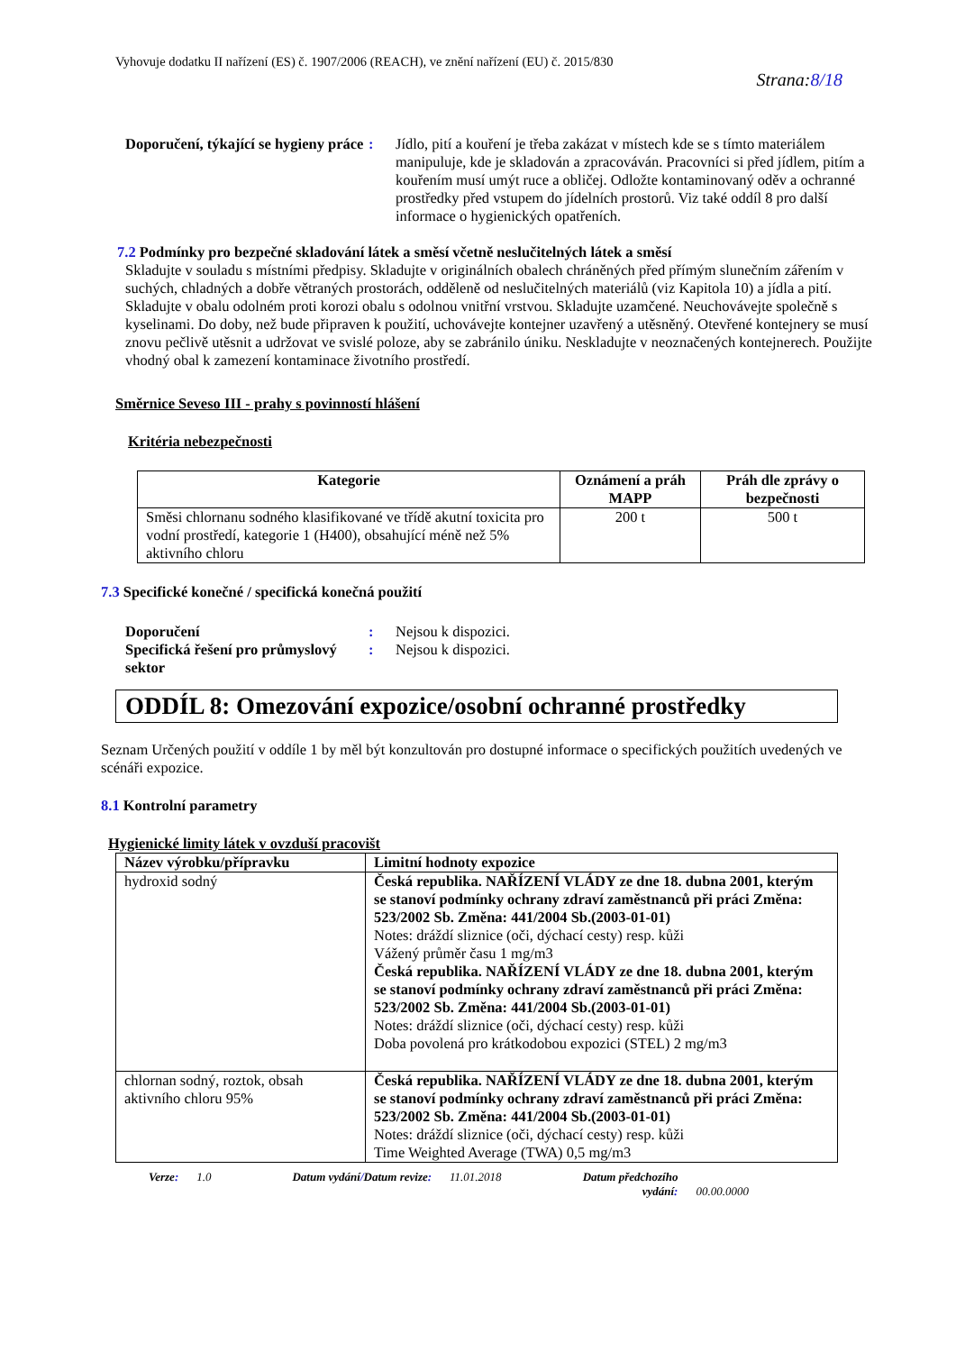Vyhovuje dodatku II nařízení (ES) č. 1907/2006 (REACH), ve znění nařízení (EU) č. 2015/830
Strana:8/18
Doporučení, týkající se hygieny práce
: Jídlo, pití a kouření je třeba zakázat v místech kde se s tímto materiálem manipuluje, kde je skladován a zpracováván. Pracovníci si před jídlem, pitím a kouřením musí umýt ruce a obličej. Odložte kontaminovaný oděv a ochranné prostředky před vstupem do jídelních prostorů. Viz také oddíl 8 pro další informace o hygienických opatřeních.
7.2 Podmínky pro bezpečné skladování látek a směsí včetně neslučitelných látek a směsí
Skladujte v souladu s místními předpisy. Skladujte v originálních obalech chráněných před přímým slunečním zářením v suchých, chladných a dobře větraných prostorách, odděleně od neslučitelných materiálů (viz Kapitola 10) a jídla a pití. Skladujte v obalu odolném proti korozi obalu s odolnou vnitřní vrstvou. Skladujte uzamčené. Neuchovávejte společně s kyselinami. Do doby, než bude připraven k použití, uchovávejte kontejner uzavřený a utěsněný. Otevřené kontejnery se musí znovu pečlivě utěsnit a udržovat ve svislé poloze, aby se zabránilo úniku. Neskladujte v neoznačených kontejnerech. Použijte vhodný obal k zamezení kontaminace životního prostředí.
Směrnice Seveso III - prahy s povinností hlášení
Kritéria nebezpečnosti
| Kategorie | Oznámení a práh MAPP | Práh dle zprávy o bezpečnosti |
| --- | --- | --- |
| Směsi chlornanu sodného klasifikované ve třídě akutní toxicita pro vodní prostředí, kategorie 1 (H400), obsahující méně než 5% aktivního chloru | 200 t | 500 t |
7.3 Specifické konečné / specifická konečná použití
Doporučení : Nejsou k dispozici.
Specifická řešení pro průmyslový sektor
: Nejsou k dispozici.
ODDÍL 8: Omezování expozice/osobní ochranné prostředky
Seznam Určených použití v oddíle 1 by měl být konzultován pro dostupné informace o specifických použitích uvedených ve scénáři expozice.
8.1 Kontrolní parametry
Hygienické limity látek v ovzduší pracovišt
| Název výrobku/přípravku | Limitní hodnoty expozice |
| --- | --- |
| hydroxid sodný | Česká republika. NAŘÍZENÍ VLÁDY ze dne 18. dubna 2001, kterým se stanoví podmínky ochrany zdraví zaměstnanců při práci Změna: 523/2002 Sb. Změna: 441/2004 Sb.(2003-01-01) Notes: dráždí sliznice (oči, dýchací cesty) resp. kůži Vážený průměr času 1 mg/m3 Česká republika. NAŘÍZENÍ VLÁDY ze dne 18. dubna 2001, kterým se stanoví podmínky ochrany zdraví zaměstnanců při práci Změna: 523/2002 Sb. Změna: 441/2004 Sb.(2003-01-01) Notes: dráždí sliznice (oči, dýchací cesty) resp. kůži Doba povolená pro krátkodobou expozici (STEL) 2 mg/m3 |
| chlornan sodný, roztok, obsah aktivního chloru 95% | Česká republika. NAŘÍZENÍ VLÁDY ze dne 18. dubna 2001, kterým se stanoví podmínky ochrany zdraví zaměstnanců při práci Změna: 523/2002 Sb. Změna: 441/2004 Sb.(2003-01-01) Notes: dráždí sliznice (oči, dýchací cesty) resp. kůži Time Weighted Average (TWA) 0,5 mg/m3 |
Verze: 1.0 Datum vydání/Datum revize: 11.01.2018 Datum předchozího
vydání: 00.00.0000